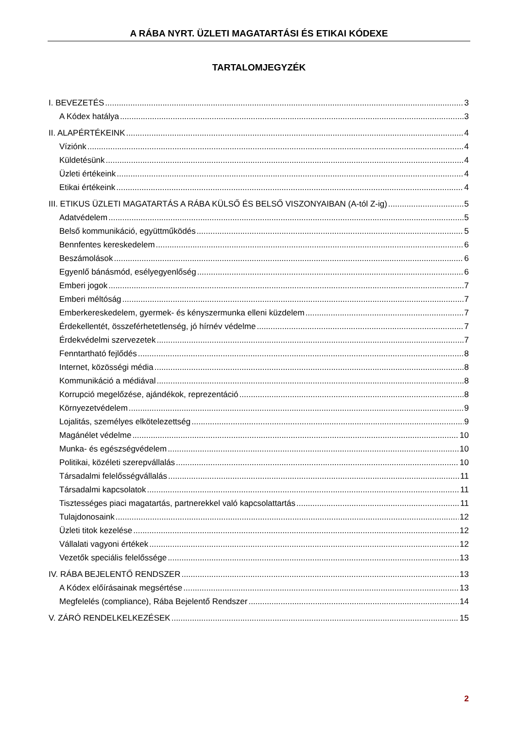A RÁBA NYRT. ÜZLETI MAGATARTÁSI ÉS ETIKAI KÓDEXE
TARTALOMJEGYZÉK
I. BEVEZETÉS 3
A Kódex hatálya 3
II. ALAPÉRTÉKEINK 4
Víziónk 4
Küldetésünk 4
Üzleti értékeink 4
Etikai értékeink 4
III. ETIKUS ÜZLETI MAGATARTÁS A RÁBA KÜLSŐ ÉS BELSŐ VISZONYAIBAN (A-tól Z-ig) 5
Adatvédelem 5
Belső kommunikáció, együttműködés 5
Bennfentes kereskedelem 6
Beszámolások 6
Egyenlő bánásmód, esélyegyenlőség 6
Emberi jogok 7
Emberi méltóság 7
Emberkereskedelem, gyermek- és kényszermunka elleni küzdelem 7
Érdekellentét, összeférhetetlenség, jó hírnév védelme 7
Érdekvédelmi szervezetek 7
Fenntartható fejlődés 8
Internet, közösségi média 8
Kommunikáció a médiával 8
Korrupció megelőzése, ajándékok, reprezentáció 8
Környezetvédelem 9
Lojalitás, személyes elkötelezettség 9
Magánélet védelme 10
Munka- és egészségvédelem 10
Politikai, közéleti szerepvállalás 10
Társadalmi felelősségvállalás 11
Társadalmi kapcsolatok 11
Tisztességes piaci magatartás, partnerekkel való kapcsolattartás 11
Tulajdonosaink 12
Üzleti titok kezelése 12
Vállalati vagyoni értékek 12
Vezetők speciális felelőssége 13
IV. RÁBA BEJELENTŐ RENDSZER 13
A Kódex előírásainak megsértése 13
Megfelelés (compliance), Rába Bejelentő Rendszer 14
V. ZÁRÓ RENDELKELKEZÉSEK 15
2